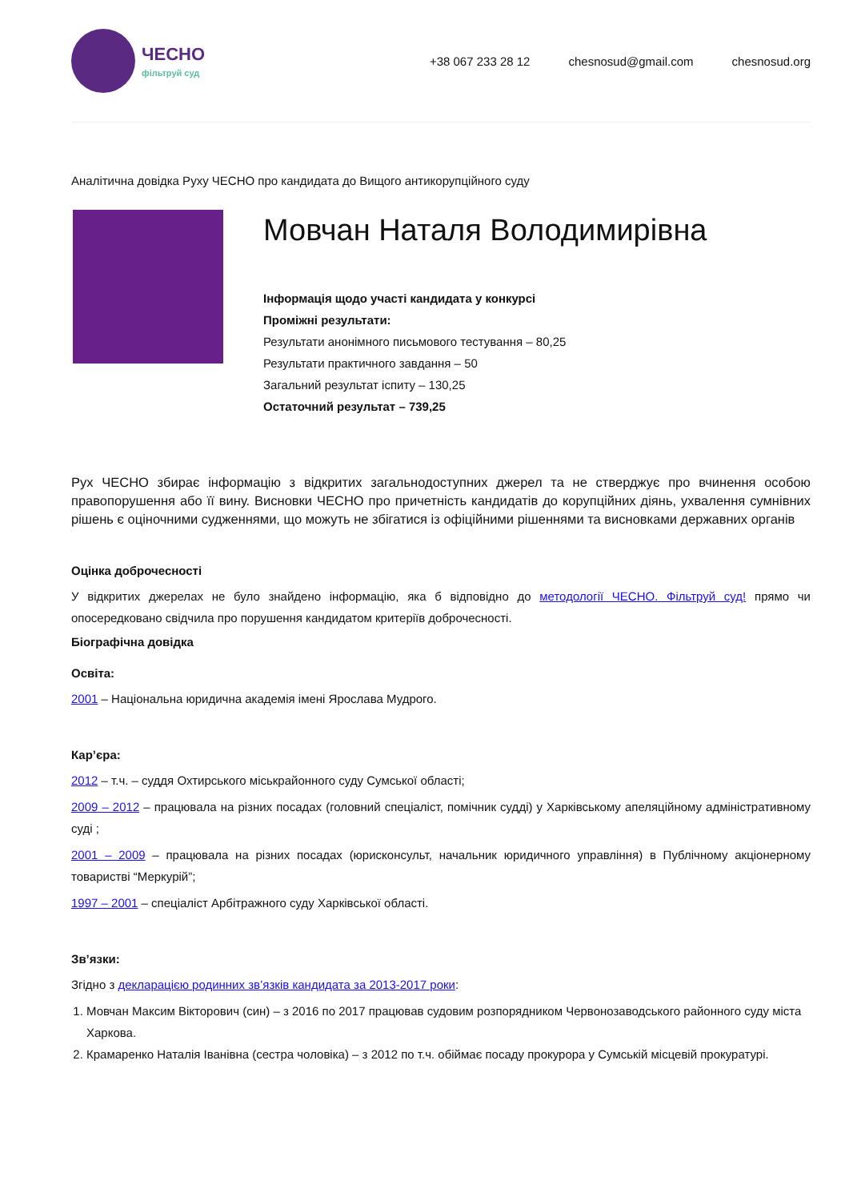ЧЕСНО
фільтруй суд
+38 067 233 28 12 chesnosud@gmail.com chesnosud.org
Аналітична довідка Руху ЧЕСНО про кандидата до Вищого антикорупційного суду
Мовчан Наталя Володимирівна
Інформація щодо участі кандидата у конкурсі
Проміжні результати:
Результати анонімного письмового тестування – 80,25
Результати практичного завдання – 50
Загальний результат іспиту – 130,25
Остаточний результат – 739,25
Рух ЧЕСНО збирає інформацію з відкритих загальнодоступних джерел та не стверджує про вчинення особою правопорушення або її вину. Висновки ЧЕСНО про причетність кандидатів до корупційних діянь, ухвалення сумнівних рішень є оціночними судженнями, що можуть не збігатися із офіційними рішеннями та висновками державних органів
Оцінка доброчесності
У відкритих джерелах не було знайдено інформацію, яка б відповідно до методології ЧЕСНО. Фільтруй суд! прямо чи опосередковано свідчила про порушення кандидатом критеріїв доброчесності.
Біографічна довідка
Освіта:
2001 – Національна юридична академія імені Ярослава Мудрого.
Кар’єра:
2012 – т.ч. – суддя Охтирського міськрайонного суду Сумської області;
2009 – 2012 – працювала на різних посадах (головний спеціаліст, помічник судді) у Харківському апеляційному адміністративному суді ;
2001 – 2009 – працювала на різних посадах (юрисконсульт, начальник юридичного управління) в Публічному акціонерному товаристві “Меркурій”;
1997 – 2001 – спеціаліст Арбітражного суду Харківської області.
Зв’язки:
Згідно з декларацією родинних зв’язків кандидата за 2013-2017 роки:
1. Мовчан Максим Вікторович (син) – з 2016 по 2017 працював судовим розпорядником Червонозаводського районного суду міста Харкова.
2. Крамаренко Наталія Іванівна (сестра чоловіка) – з 2012 по т.ч. обіймає посаду прокурора у Сумській місцевій прокуратурі.